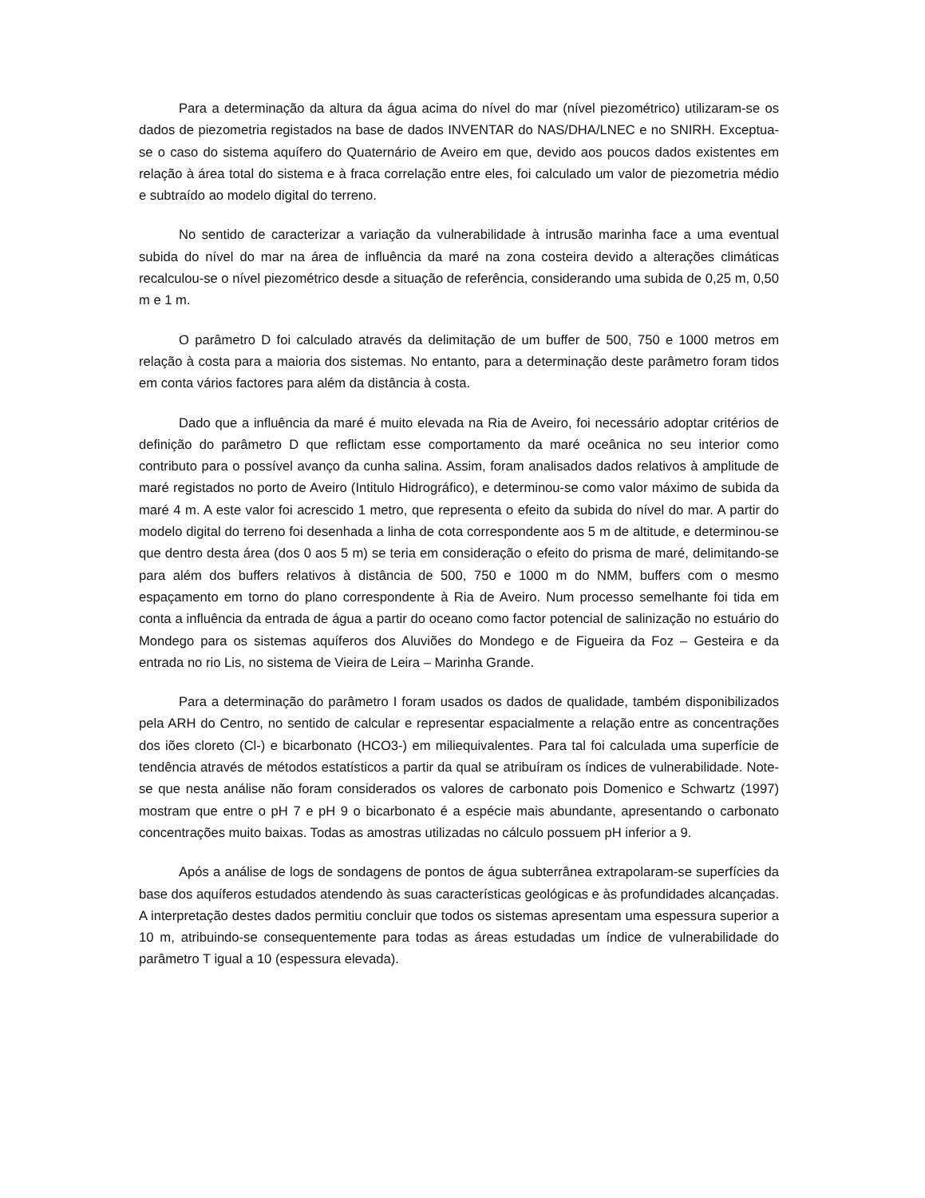Para a determinação da altura da água acima do nível do mar (nível piezométrico) utilizaram-se os dados de piezometria registados na base de dados INVENTAR do NAS/DHA/LNEC e no SNIRH. Exceptua-se o caso do sistema aquífero do Quaternário de Aveiro em que, devido aos poucos dados existentes em relação à área total do sistema e à fraca correlação entre eles, foi calculado um valor de piezometria médio e subtraído ao modelo digital do terreno.
No sentido de caracterizar a variação da vulnerabilidade à intrusão marinha face a uma eventual subida do nível do mar na área de influência da maré na zona costeira devido a alterações climáticas recalculou-se o nível piezométrico desde a situação de referência, considerando uma subida de 0,25 m, 0,50 m e 1 m.
O parâmetro D foi calculado através da delimitação de um buffer de 500, 750 e 1000 metros em relação à costa para a maioria dos sistemas. No entanto, para a determinação deste parâmetro foram tidos em conta vários factores para além da distância à costa.
Dado que a influência da maré é muito elevada na Ria de Aveiro, foi necessário adoptar critérios de definição do parâmetro D que reflictam esse comportamento da maré oceânica no seu interior como contributo para o possível avanço da cunha salina. Assim, foram analisados dados relativos à amplitude de maré registados no porto de Aveiro (Intitulo Hidrográfico), e determinou-se como valor máximo de subida da maré 4 m. A este valor foi acrescido 1 metro, que representa o efeito da subida do nível do mar. A partir do modelo digital do terreno foi desenhada a linha de cota correspondente aos 5 m de altitude, e determinou-se que dentro desta área (dos 0 aos 5 m) se teria em consideração o efeito do prisma de maré, delimitando-se para além dos buffers relativos à distância de 500, 750 e 1000 m do NMM, buffers com o mesmo espaçamento em torno do plano correspondente à Ria de Aveiro. Num processo semelhante foi tida em conta a influência da entrada de água a partir do oceano como factor potencial de salinização no estuário do Mondego para os sistemas aquíferos dos Aluviões do Mondego e de Figueira da Foz – Gesteira e da entrada no rio Lis, no sistema de Vieira de Leira – Marinha Grande.
Para a determinação do parâmetro I foram usados os dados de qualidade, também disponibilizados pela ARH do Centro, no sentido de calcular e representar espacialmente a relação entre as concentrações dos iões cloreto (Cl-) e bicarbonato (HCO3-) em miliequivalentes. Para tal foi calculada uma superfície de tendência através de métodos estatísticos a partir da qual se atribuíram os índices de vulnerabilidade. Note-se que nesta análise não foram considerados os valores de carbonato pois Domenico e Schwartz (1997) mostram que entre o pH 7 e pH 9 o bicarbonato é a espécie mais abundante, apresentando o carbonato concentrações muito baixas. Todas as amostras utilizadas no cálculo possuem pH inferior a 9.
Após a análise de logs de sondagens de pontos de água subterrânea extrapolaram-se superfícies da base dos aquíferos estudados atendendo às suas características geológicas e às profundidades alcançadas. A interpretação destes dados permitiu concluir que todos os sistemas apresentam uma espessura superior a 10 m, atribuindo-se consequentemente para todas as áreas estudadas um índice de vulnerabilidade do parâmetro T igual a 10 (espessura elevada).